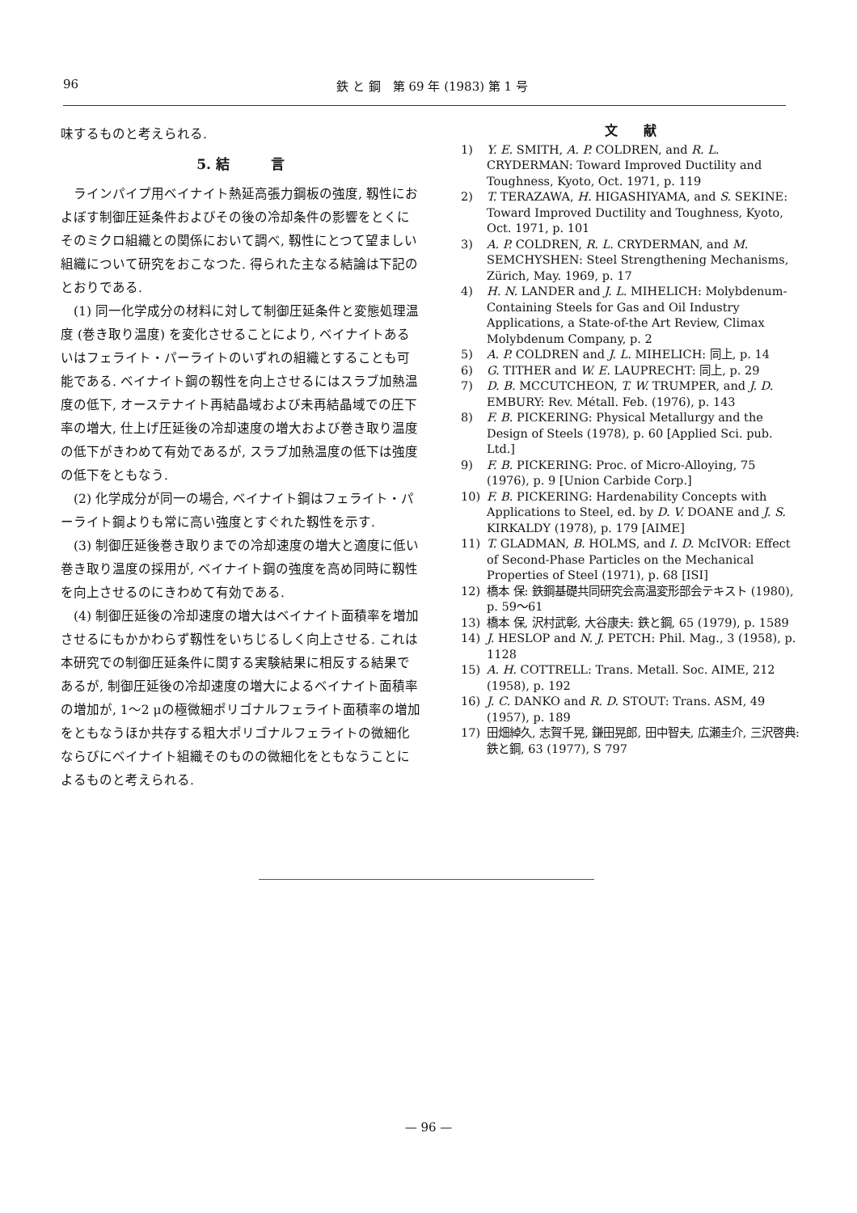96 鉄 と 鋼　第 69 年 (1983) 第 1 号
味するものと考えられる.
5. 結　　　言
　ラインパイプ用ベイナイト熱延高張力鋼板の強度, 靱性におよぼす制御圧延条件およびその後の冷却条件の影響をとくにそのミクロ組織との関係において調べ, 靱性にとつて望ましい組織について研究をおこなつた. 得られた主なる結論は下記のとおりである.
　(1) 同一化学成分の材料に対して制御圧延条件と変態処理温度 (巻き取り温度) を変化させることにより, ベイナイトあるいはフェライト・パーライトのいずれの組織とすることも可能である. ベイナイト鋼の靱性を向上させるにはスラブ加熱温度の低下, オーステナイト再結晶域および未再結晶域での圧下率の増大, 仕上げ圧延後の冷却速度の増大および巻き取り温度の低下がきわめて有効であるが, スラブ加熱温度の低下は強度の低下をともなう.
　(2) 化学成分が同一の場合, ベイナイト鋼はフェライト・パーライト鋼よりも常に高い強度とすぐれた靱性を示す.
　(3) 制御圧延後巻き取りまでの冷却速度の増大と適度に低い巻き取り温度の採用が, ベイナイト鋼の強度を高め同時に靱性を向上させるのにきわめて有効である.
　(4) 制御圧延後の冷却速度の増大はベイナイト面積率を増加させるにもかかわらず靱性をいちじるしく向上させる. これは本研究での制御圧延条件に関する実験結果に相反する結果であるが, 制御圧延後の冷却速度の増大によるベイナイト面積率の増加が, 1～2 μの極微細ポリゴナルフェライト面積率の増加をともなうほか共存する粗大ポリゴナルフェライトの微細化ならびにベイナイト組織そのものの微細化をともなうことによるものと考えられる.
文　　献
1) Y. E. SMITH, A. P. COLDREN, and R. L. CRYDERMAN: Toward Improved Ductility and Toughness, Kyoto, Oct. 1971, p. 119
2) T. TERAZAWA, H. HIGASHIYAMA, and S. SEKINE: Toward Improved Ductility and Toughness, Kyoto, Oct. 1971, p. 101
3) A. P. COLDREN, R. L. CRYDERMAN, and M. SEMCHYSHEN: Steel Strengthening Mechanisms, Zürich, May. 1969, p. 17
4) H. N. LANDER and J. L. MIHELICH: Molybdenum-Containing Steels for Gas and Oil Industry Applications, a State-of-the Art Review, Climax Molybdenum Company, p. 2
5) A. P. COLDREN and J. L. MIHELICH: 同上, p. 14
6) G. TITHER and W. E. LAUPRECHT: 同上, p. 29
7) D. B. MCCUTCHEON, T. W. TRUMPER, and J. D. EMBURY: Rev. Métall. Feb. (1976), p. 143
8) F. B. PICKERING: Physical Metallurgy and the Design of Steels (1978), p. 60 [Applied Sci. pub. Ltd.]
9) F. B. PICKERING: Proc. of Micro-Alloying, 75 (1976), p. 9 [Union Carbide Corp.]
10) F. B. PICKERING: Hardenability Concepts with Applications to Steel, ed. by D. V. DOANE and J. S. KIRKALDY (1978), p. 179 [AIME]
11) T. GLADMAN, B. HOLMS, and I. D. McIVOR: Effect of Second-Phase Particles on the Mechanical Properties of Steel (1971), p. 68 [ISI]
12) 橋本 保: 鉄鋼基礎共同研究会高温変形部会テキスト (1980), p. 59～61
13) 橋本 保, 沢村武彰, 大谷康夫: 鉄と鋼, 65 (1979), p. 1589
14) J. HESLOP and N. J. PETCH: Phil. Mag., 3 (1958), p. 1128
15) A. H. COTTRELL: Trans. Metall. Soc. AIME, 212 (1958), p. 192
16) J. C. DANKO and R. D. STOUT: Trans. ASM, 49 (1957), p. 189
17) 田畑綽久, 志賀千晃, 鎌田晃郎, 田中智夫, 広瀬圭介, 三沢啓典: 鉄と鋼, 63 (1977), S 797
— 96 —